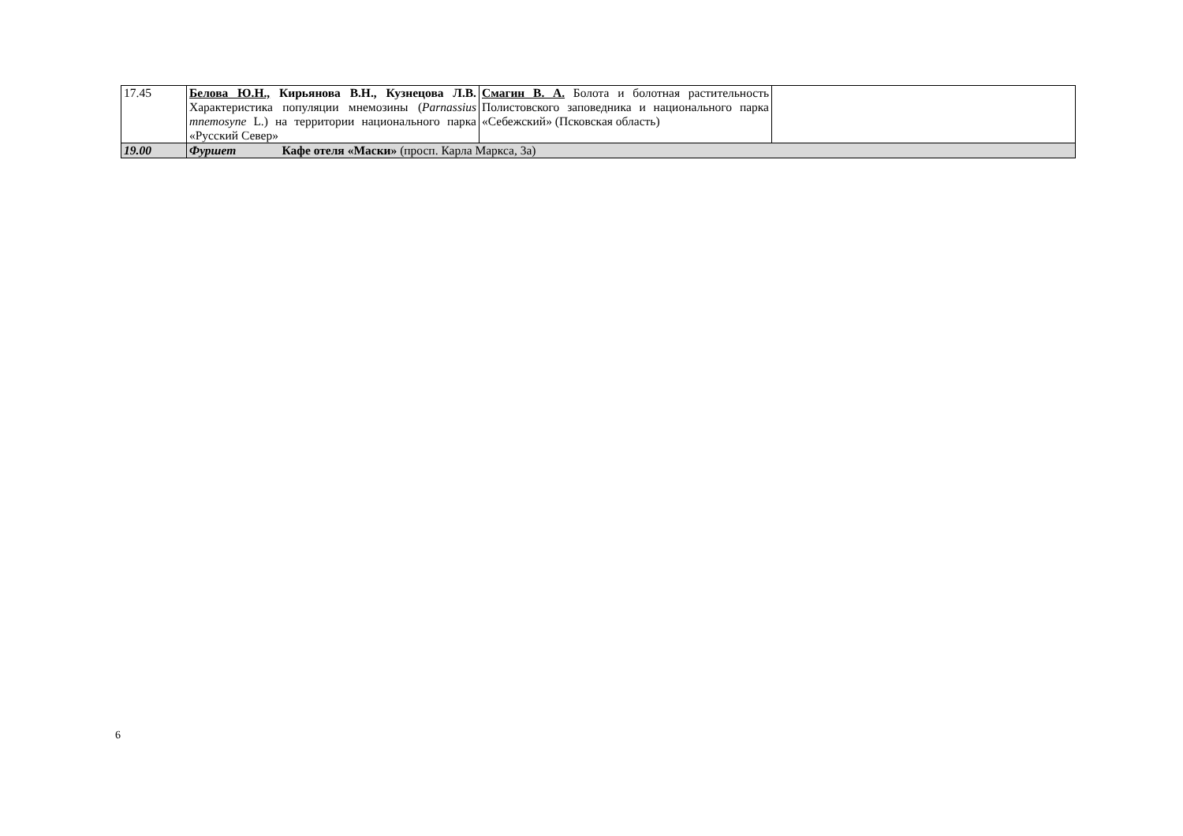| 17.45 | Белова Ю.Н., Кирьянова В.Н., Кузнецова Л.В. Характеристика популяции мнемозины ( Parnassius mnemosyne L.) на территории национального парка «Русский Север» | Смагин В. А. Болота и болотная растительность Полистовского заповедника и национального парка «Себежский» (Псковская область) | |
| 19.00 | Фуршет Кафе отеля «Маски» (просп. Карла Маркса, 3а) | | |
6